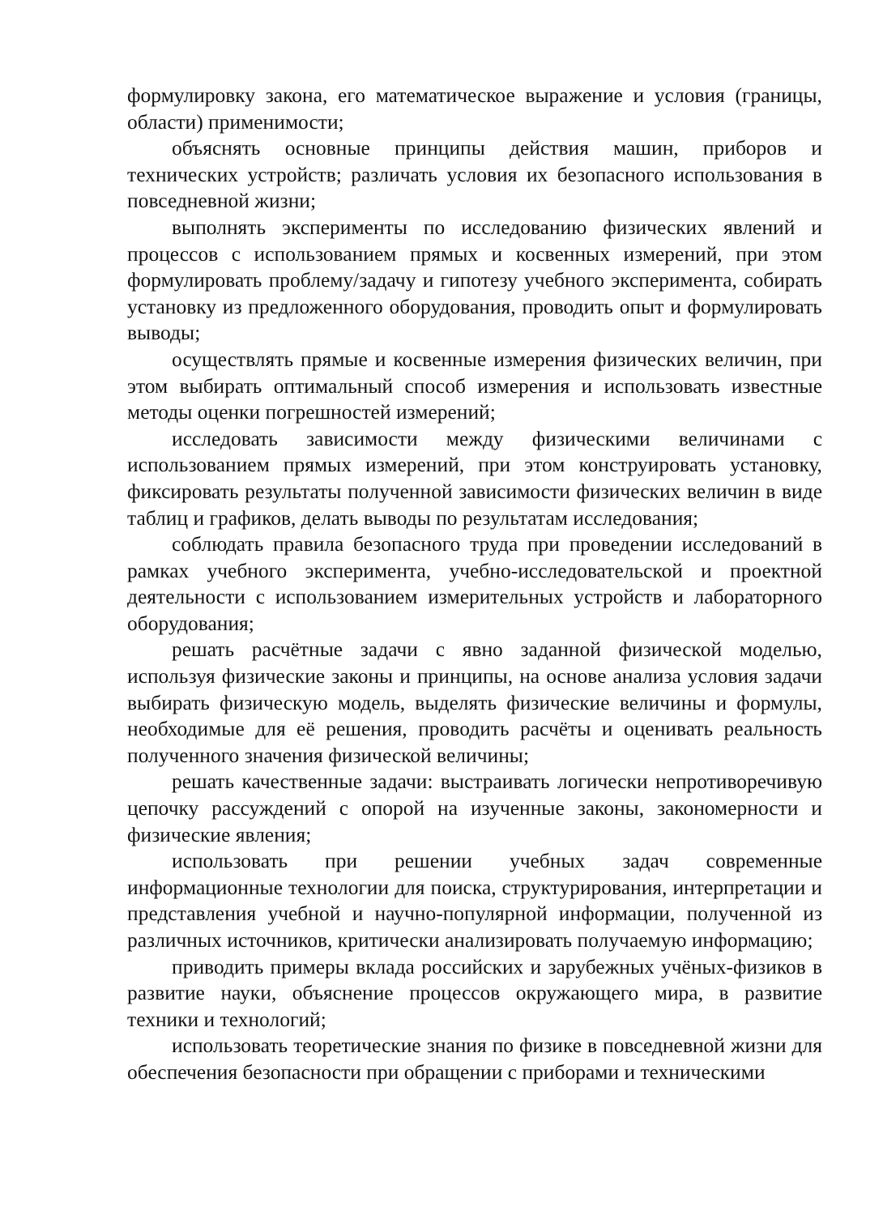формулировку закона, его математическое выражение и условия (границы, области) применимости;
объяснять основные принципы действия машин, приборов и технических устройств; различать условия их безопасного использования в повседневной жизни;
выполнять эксперименты по исследованию физических явлений и процессов с использованием прямых и косвенных измерений, при этом формулировать проблему/задачу и гипотезу учебного эксперимента, собирать установку из предложенного оборудования, проводить опыт и формулировать выводы;
осуществлять прямые и косвенные измерения физических величин, при этом выбирать оптимальный способ измерения и использовать известные методы оценки погрешностей измерений;
исследовать зависимости между физическими величинами с использованием прямых измерений, при этом конструировать установку, фиксировать результаты полученной зависимости физических величин в виде таблиц и графиков, делать выводы по результатам исследования;
соблюдать правила безопасного труда при проведении исследований в рамках учебного эксперимента, учебно-исследовательской и проектной деятельности с использованием измерительных устройств и лабораторного оборудования;
решать расчётные задачи с явно заданной физической моделью, используя физические законы и принципы, на основе анализа условия задачи выбирать физическую модель, выделять физические величины и формулы, необходимые для её решения, проводить расчёты и оценивать реальность полученного значения физической величины;
решать качественные задачи: выстраивать логически непротиворечивую цепочку рассуждений с опорой на изученные законы, закономерности и физические явления;
использовать при решении учебных задач современные информационные технологии для поиска, структурирования, интерпретации и представления учебной и научно-популярной информации, полученной из различных источников, критически анализировать получаемую информацию;
приводить примеры вклада российских и зарубежных учёных-физиков в развитие науки, объяснение процессов окружающего мира, в развитие техники и технологий;
использовать теоретические знания по физике в повседневной жизни для обеспечения безопасности при обращении с приборами и техническими